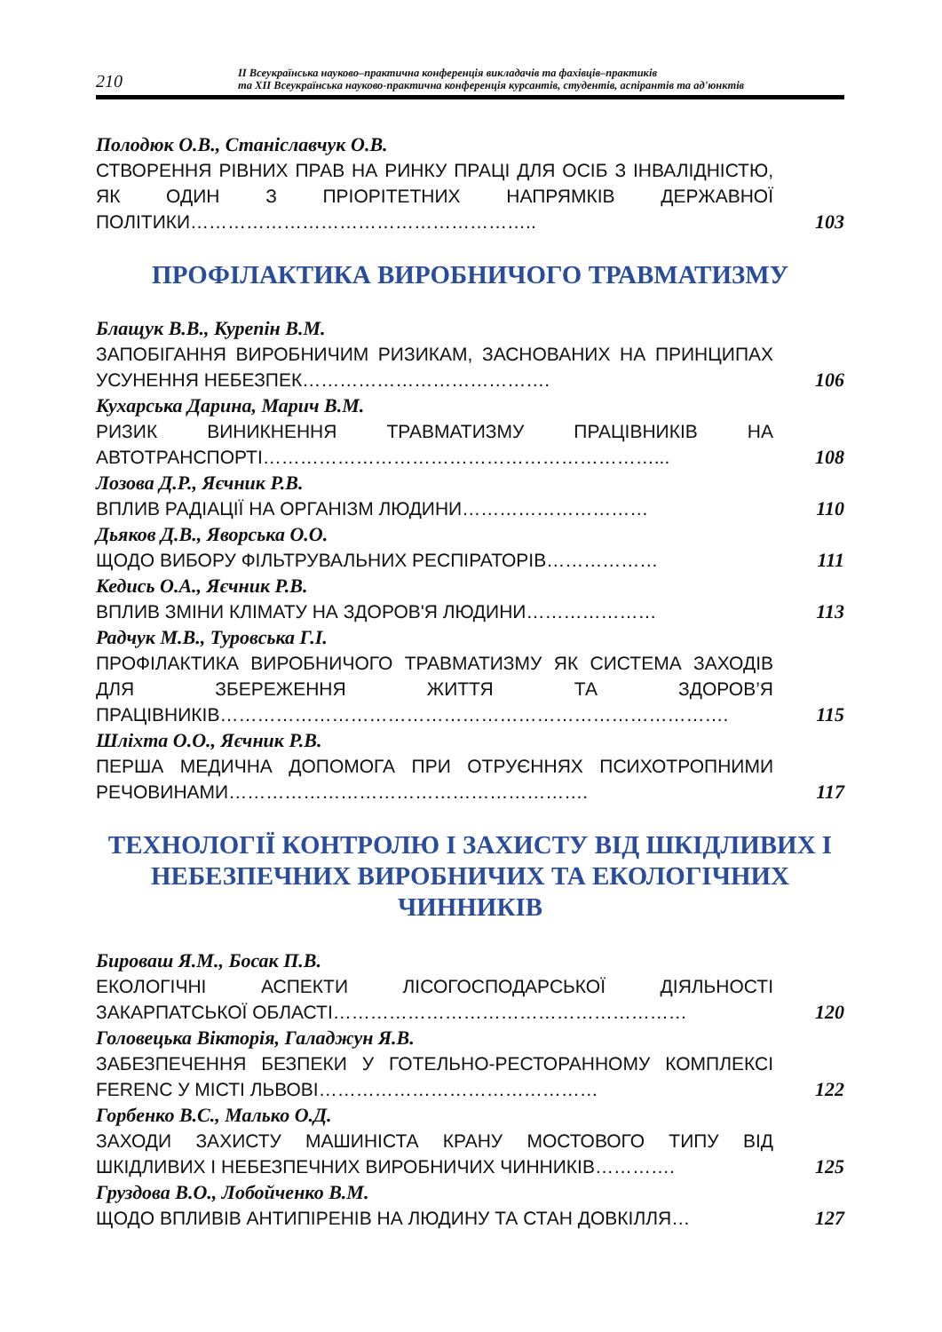210
ІІ Всеукраїнська науково–практична конференція викладачів та фахівців–практиків
та ХІІ Всеукраїнська науково-практична конференція курсантів, студентів, аспірантів та ад'юнктів
Полодюк О.В., Станіславчук О.В.
СТВОРЕННЯ РІВНИХ ПРАВ НА РИНКУ ПРАЦІ ДЛЯ ОСІБ З ІНВАЛІДНІСТЮ, ЯК ОДИН З ПРІОРІТЕТНИХ НАПРЯМКІВ ДЕРЖАВНОЇ ПОЛІТИКИ………………………………………………..
103
ПРОФІЛАКТИКА ВИРОБНИЧОГО ТРАВМАТИЗМУ
Блащук В.В., Курепін В.М.
ЗАПОБІГАННЯ ВИРОБНИЧИМ РИЗИКАМ, ЗАСНОВАНИХ НА ПРИНЦИПАХ УСУНЕННЯ НЕБЕЗПЕК………………………………….
106
Кухарська Дарина, Марич В.М.
РИЗИК ВИНИКНЕННЯ ТРАВМАТИЗМУ ПРАЦІВНИКІВ НА АВТОТРАНСПОРТІ………………………………………………………...
108
Лозова Д.Р., Яєчник Р.В.
ВПЛИВ РАДІАЦІЇ НА ОРГАНІЗМ ЛЮДИНИ…………………………
110
Дьяков Д.В., Яворська О.О.
ЩОДО ВИБОРУ ФІЛЬТРУВАЛЬНИХ РЕСПІРАТОРІВ………………
111
Кедись О.А., Яєчник Р.В.
ВПЛИВ ЗМІНИ КЛІМАТУ НА ЗДОРОВ'Я ЛЮДИНИ…………………
113
Радчук М.В., Туровська Г.І.
ПРОФІЛАКТИКА ВИРОБНИЧОГО ТРАВМАТИЗМУ ЯК СИСТЕМА ЗАХОДІВ ДЛЯ ЗБЕРЕЖЕННЯ ЖИТТЯ ТА ЗДОРОВ’Я ПРАЦІВНИКІВ……………………………………………………………………….
115
Шліхта О.О., Яєчник Р.В.
ПЕРША МЕДИЧНА ДОПОМОГА ПРИ ОТРУЄННЯХ ПСИХОТРОПНИМИ РЕЧОВИНАМИ………………………………………………….
117
ТЕХНОЛОГІЇ КОНТРОЛЮ І ЗАХИСТУ ВІД ШКІДЛИВИХ І НЕБЕЗПЕЧНИХ ВИРОБНИЧИХ ТА ЕКОЛОГІЧНИХ ЧИННИКІВ
Бироваш Я.М., Босак П.В.
ЕКОЛОГІЧНІ АСПЕКТИ ЛІСОГОСПОДАРСЬКОЇ ДІЯЛЬНОСТІ ЗАКАРПАТСЬКОЇ ОБЛАСТІ…………………………………………………
120
Головецька Вікторія, Галаджун Я.В.
ЗАБЕЗПЕЧЕННЯ БЕЗПЕКИ У ГОТЕЛЬНО-РЕСТОРАННОМУ КОМПЛЕКСІ FERENC У МІСТІ ЛЬВОВІ………………………………………
122
Горбенко В.С., Малько О.Д.
ЗАХОДИ ЗАХИСТУ МАШИНІСТА КРАНУ МОСТОВОГО ТИПУ ВІД ШКІДЛИВИХ І НЕБЕЗПЕЧНИХ ВИРОБНИЧИХ ЧИННИКІВ………….
125
Груздова В.О., Лобойченко В.М.
ЩОДО ВПЛИВІВ АНТИПІРЕНІВ НА ЛЮДИНУ ТА СТАН ДОВКІЛЛЯ…
127